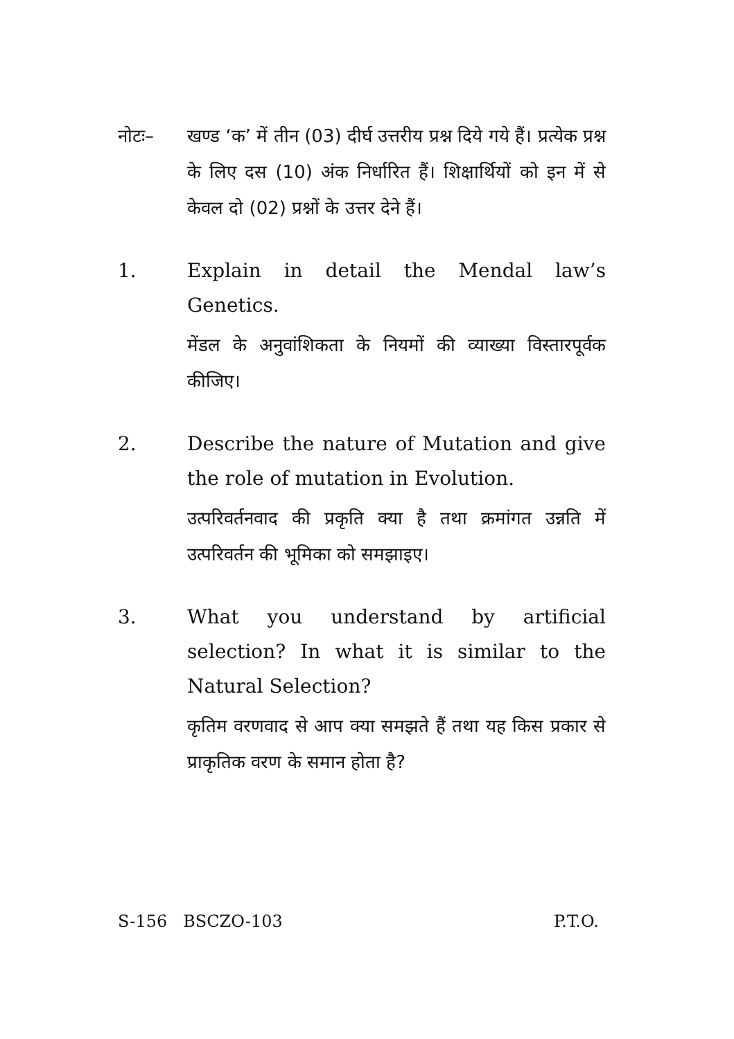नोटः– खण्ड ‘क’ में तीन (03) दीर्घ उत्तरीय प्रश्न दिये गये हैं। प्रत्येक प्रश्न के लिए दस (10) अंक निर्धारित हैं। शिक्षार्थियों को इन में से केवल दो (02) प्रश्नों के उत्तर देने हैं।
1. Explain in detail the Mendal law’s Genetics.
मेंडल के अनुवांशिकता के नियमों की व्याख्या विस्तारपूर्वक कीजिए।
2. Describe the nature of Mutation and give the role of mutation in Evolution.
उत्परिवर्तनवाद की प्रकृति क्या है तथा क्रमांगत उन्नति में उत्परिवर्तन की भूमिका को समझाइए।
3. What you understand by artificial selection? In what it is similar to the Natural Selection?
कृतिम वरणवाद से आप क्या समझते हैं तथा यह किस प्रकार से प्राकृतिक वरण के समान होता है?
S-156 BSCZO-103 P.T.O.